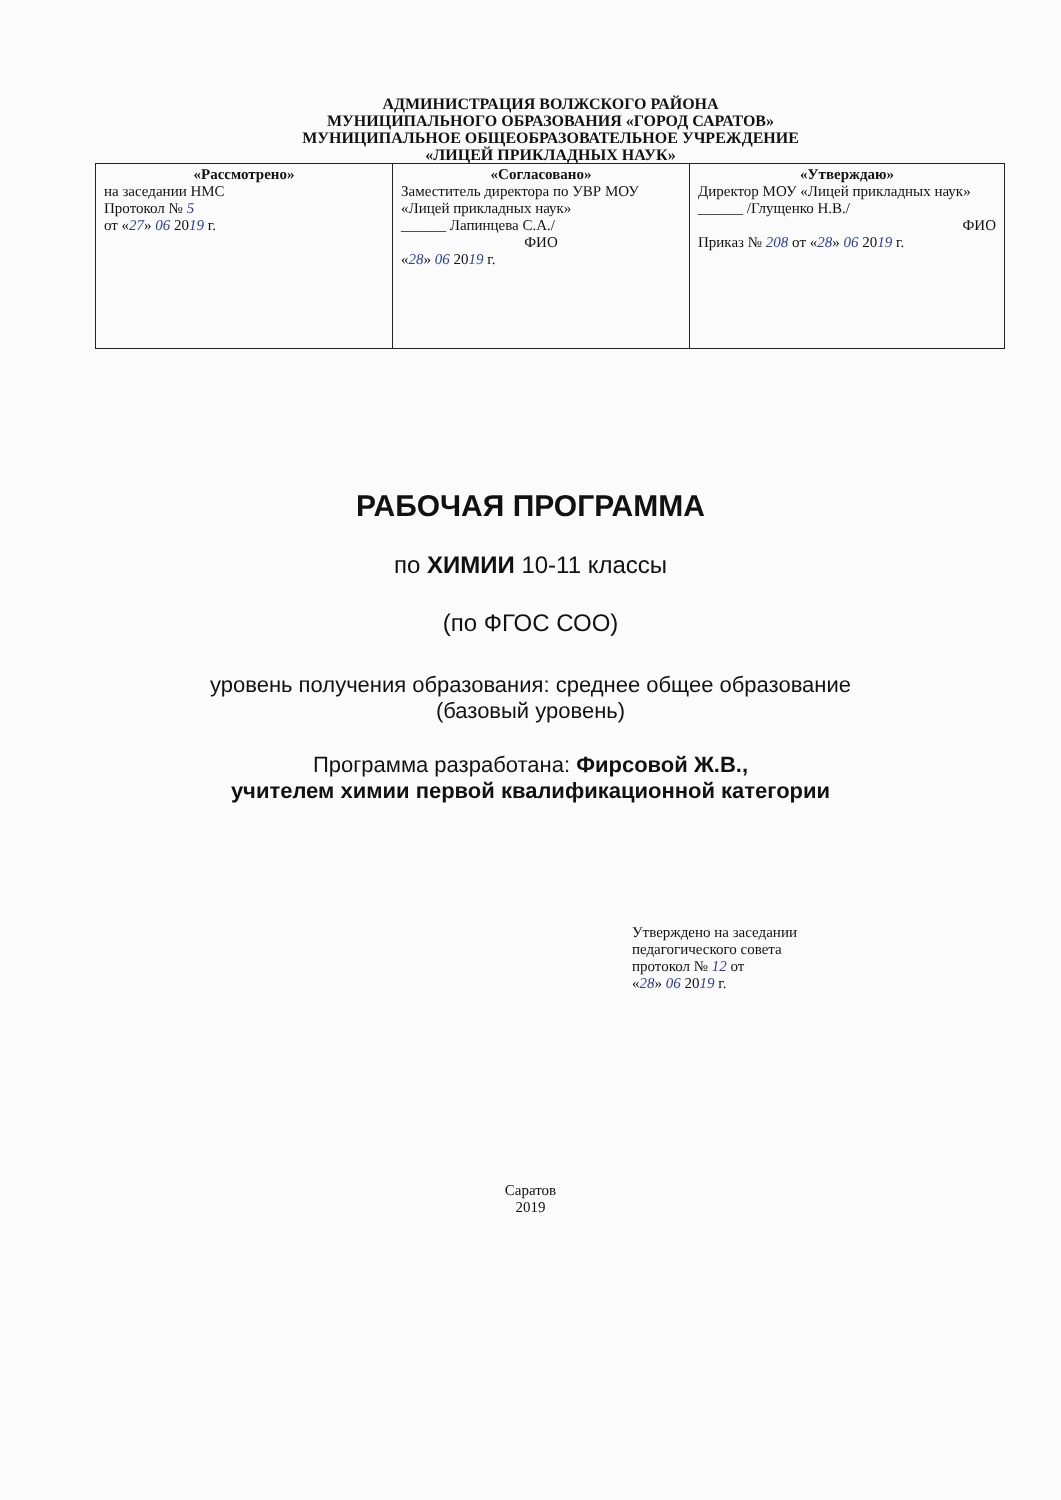АДМИНИСТРАЦИЯ ВОЛЖСКОГО РАЙОНА
МУНИЦИПАЛЬНОГО ОБРАЗОВАНИЯ «ГОРОД САРАТОВ»
МУНИЦИПАЛЬНОЕ ОБЩЕОБРАЗОВАТЕЛЬНОЕ УЧРЕЖДЕНИЕ
«ЛИЦЕЙ ПРИКЛАДНЫХ НАУК»
| «Рассмотрено» на заседании НМС Протокол № 5 от « 27 » 06 20 19 г. | «Согласовано» Заместитель директора по УВР МОУ «Лицей прикладных наук» ______ Лапинцева С.А./ ФИО « 28 » 06 20 19 г. | «Утверждаю» Директор МОУ «Лицей прикладных наук» ______ /Глущенко Н.В./ ФИО Приказ № 208 от « 28 » 06 20 19 г. |
РАБОЧАЯ ПРОГРАММА
по ХИМИИ 10-11 классы
(по ФГОС СОО)
уровень получения образования: среднее общее образование
(базовый уровень)
Программа разработана: Фирсовой Ж.В.,
учителем химии первой квалификационной категории
Утверждено на заседании
педагогического совета
протокол № 12 от
«28» 06 2019 г.
Саратов
2019